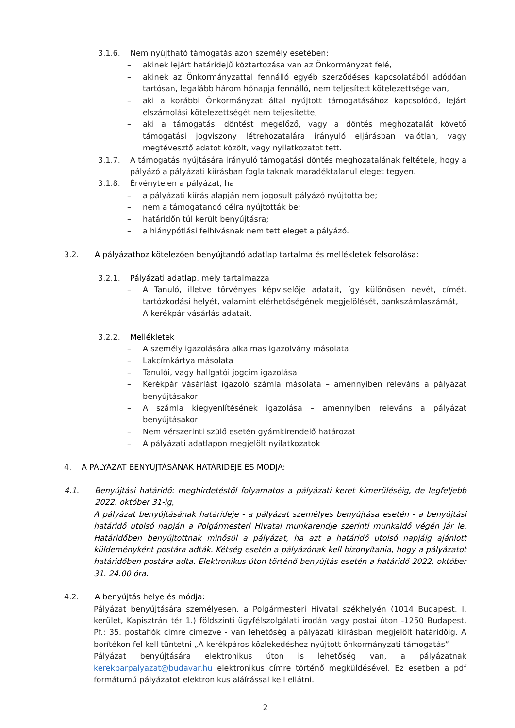3.1.6. Nem nyújtható támogatás azon személy esetében:
– akinek lejárt határidejű köztartozása van az Önkormányzat felé,
– akinek az Önkormányzattal fennálló egyéb szerződéses kapcsolatából adódóan tartósan, legalább három hónapja fennálló, nem teljesített kötelezettsége van,
– aki a korábbi Önkormányzat által nyújtott támogatásához kapcsolódó, lejárt elszámolási kötelezettségét nem teljesítette,
– aki a támogatási döntést megelőző, vagy a döntés meghozatalát követő támogatási jogviszony létrehozatalára irányuló eljárásban valótlan, vagy megtévesztő adatot közölt, vagy nyilatkozatot tett.
3.1.7. A támogatás nyújtására irányuló támogatási döntés meghozatalának feltétele, hogy a pályázó a pályázati kiírásban foglaltaknak maradéktalanul eleget tegyen.
3.1.8. Érvénytelen a pályázat, ha
– a pályázati kiírás alapján nem jogosult pályázó nyújtotta be;
– nem a támogatandó célra nyújtották be;
– határidőn túl került benyújtásra;
– a hiánypótlási felhívásnak nem tett eleget a pályázó.
3.2. A pályázathoz kötelezően benyújtandó adatlap tartalma és mellékletek felsorolása:
3.2.1. Pályázati adatlap, mely tartalmazza
– A Tanuló, illetve törvényes képviselője adatait, így különösen nevét, címét, tartózkodási helyét, valamint elérhetőségének megjelölését, bankszámlaszámát,
– A kerékpár vásárlás adatait.
3.2.2. Mellékletek
– A személy igazolására alkalmas igazolvány másolata
– Lakcímkártya másolata
– Tanulói, vagy hallgatói jogcím igazolása
– Kerékpár vásárlást igazoló számla másolata – amennyiben releváns a pályázat benyújtásakor
– A számla kiegyenlítésének igazolása – amennyiben releváns a pályázat benyújtásakor
– Nem vérszerinti szülő esetén gyámkirendelő határozat
– A pályázati adatlapon megjelölt nyilatkozatok
4. A PÁLYÁZAT BENYÚJTÁSÁNAK HATÁRIDEJE ÉS MÓDJA:
4.1. Benyújtási határidő: meghirdetéstől folyamatos a pályázati keret kimerüléséig, de legfeljebb 2022. október 31-ig,
A pályázat benyújtásának határideje - a pályázat személyes benyújtása esetén - a benyújtási határidő utolsó napján a Polgármesteri Hivatal munkarendje szerinti munkaidő végén jár le. Határidőben benyújtottnak minősül a pályázat, ha azt a határidő utolsó napjáig ajánlott küldeményként postára adták. Kétség esetén a pályázónak kell bizonyítania, hogy a pályázatot határidőben postára adta. Elektronikus úton történő benyújtás esetén a határidő 2022. október 31. 24.00 óra.
4.2. A benyújtás helye és módja:
Pályázat benyújtására személyesen, a Polgármesteri Hivatal székhelyén (1014 Budapest, I. kerület, Kapisztrán tér 1.) földszinti ügyfélszolgálati irodán vagy postai úton -1250 Budapest, Pf.: 35. postafiók címre címezve - van lehetőség a pályázati kiírásban megjelölt határidőig. A borítékon fel kell tüntetni „A kerékpáros közlekedéshez nyújtott önkormányzati támogatás”
Pályázat benyújtására elektronikus úton is lehetőség van, a pályázatnak kerekparpalyazat@budavar.hu elektronikus címre történő megküldésével. Ez esetben a pdf formátumú pályázatot elektronikus aláírással kell ellátni.
2